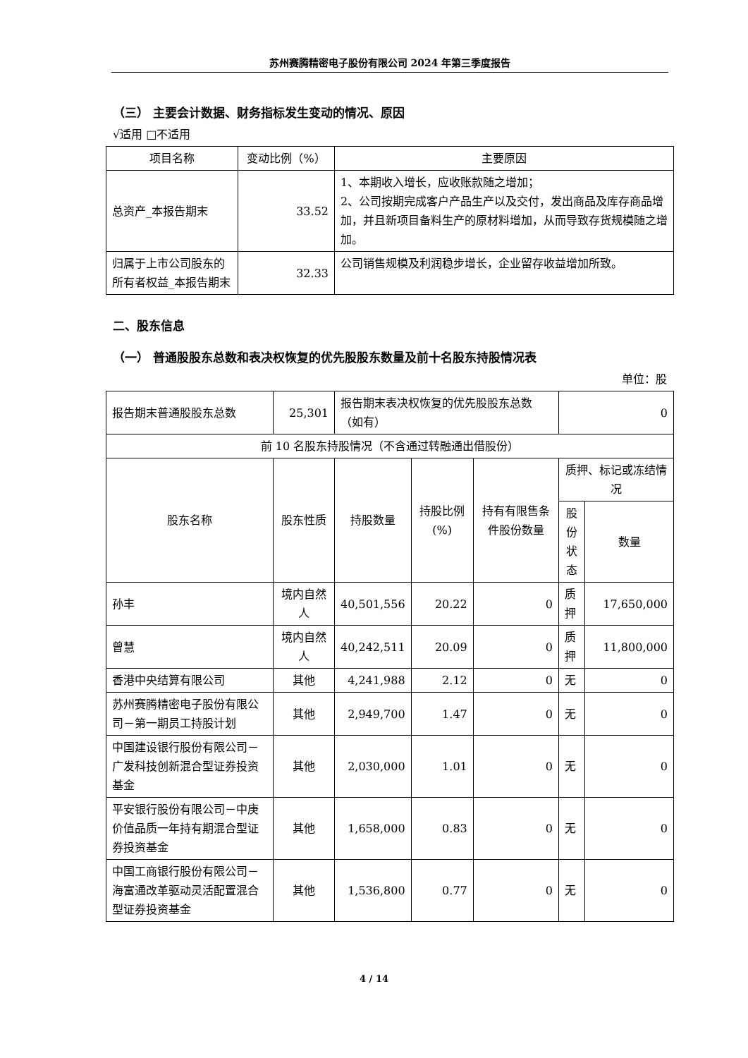苏州赛腾精密电子股份有限公司 2024 年第三季度报告
（三） 主要会计数据、财务指标发生变动的情况、原因
√适用 □不适用
| 项目名称 | 变动比例（%） | 主要原因 |
| --- | --- | --- |
| 总资产_本报告期末 | 33.52 | 1、本期收入增长，应收账款随之增加； 2、公司按期完成客户产品生产以及交付，发出商品及库存商品增加，并且新项目备料生产的原材料增加，从而导致存货规模随之增加。 |
| 归属于上市公司股东的所有者权益_本报告期末 | 32.33 | 公司销售规模及利润稳步增长，企业留存收益增加所致。 |
二、股东信息
（一） 普通股股东总数和表决权恢复的优先股股东数量及前十名股东持股情况表
单位：股
| 报告期末普通股股东总数 | 25,301 | 报告期末表决权恢复的优先股股东总数（如有） | | | 0 | |
| 前 10 名股东持股情况（不含通过转融通出借股份） | | | | | | |
| 股东名称 | 股东性质 | 持股数量 | 持股比例(%) | 持有有限售条件股份数量 | 质押、标记或冻结情况 | |
| | | | | | 股份状态 | 数量 |
| 孙丰 | 境内自然人 | 40,501,556 | 20.22 | 0 | 质押 | 17,650,000 |
| 曾慧 | 境内自然人 | 40,242,511 | 20.09 | 0 | 质押 | 11,800,000 |
| 香港中央结算有限公司 | 其他 | 4,241,988 | 2.12 | 0 | 无 | 0 |
| 苏州赛腾精密电子股份有限公司－第一期员工持股计划 | 其他 | 2,949,700 | 1.47 | 0 | 无 | 0 |
| 中国建设银行股份有限公司－广发科技创新混合型证券投资基金 | 其他 | 2,030,000 | 1.01 | 0 | 无 | 0 |
| 平安银行股份有限公司－中庚价值品质一年持有期混合型证券投资基金 | 其他 | 1,658,000 | 0.83 | 0 | 无 | 0 |
| 中国工商银行股份有限公司－海富通改革驱动灵活配置混合型证券投资基金 | 其他 | 1,536,800 | 0.77 | 0 | 无 | 0 |
4 / 14